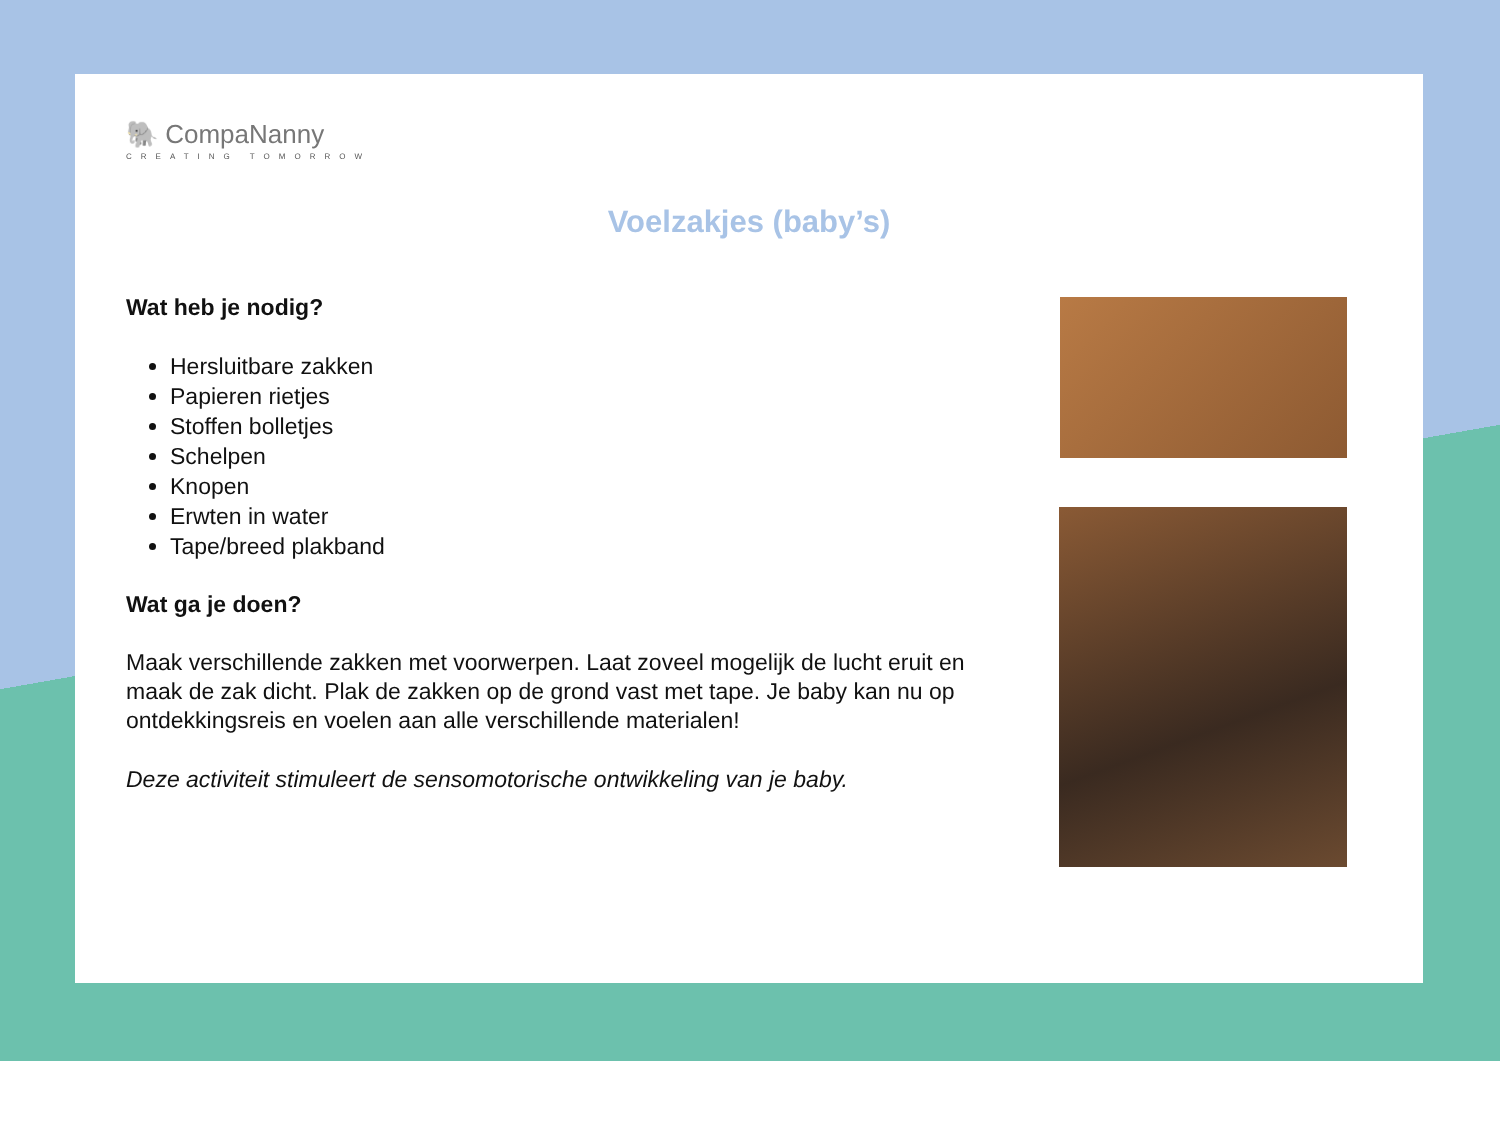🐘 CompaNanny
CREATING TOMORROW
Voelzakjes (baby’s)
Wat heb je nodig?
Hersluitbare zakken
Papieren rietjes
Stoffen bolletjes
Schelpen
Knopen
Erwten in water
Tape/breed plakband
Wat ga je doen?
Maak verschillende zakken met voorwerpen. Laat zoveel mogelijk de lucht eruit en maak de zak dicht. Plak de zakken op de grond vast met tape. Je baby kan nu op ontdekkingsreis en voelen aan alle verschillende materialen!
Deze activiteit stimuleert de sensomotorische ontwikkeling van je baby.